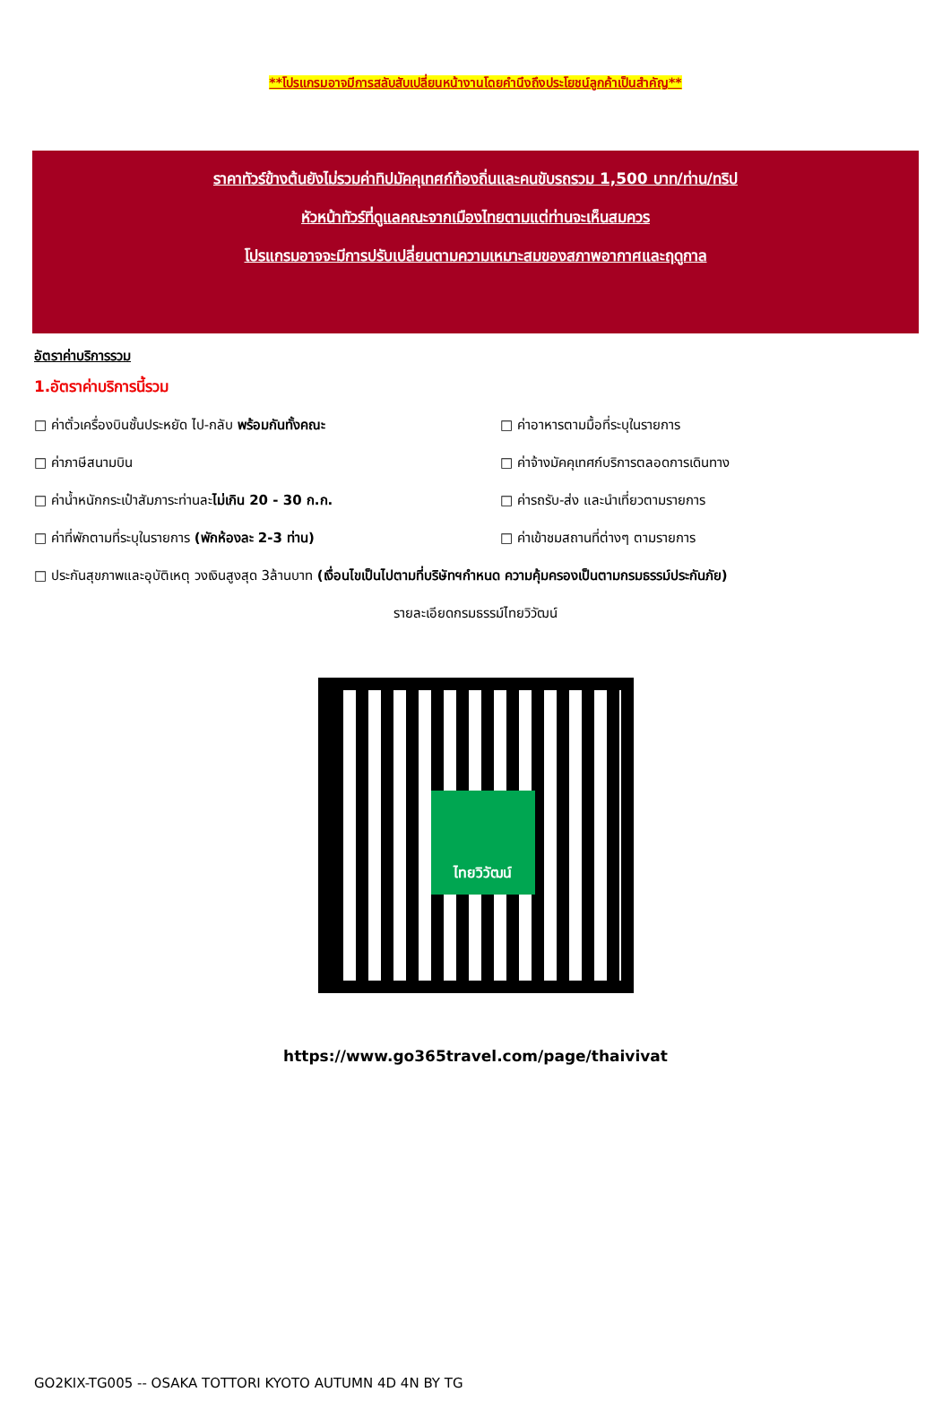**โปรแกรมอาจมีการสลับสับเปลี่ยนหน้างานโดยคำนึงถึงประโยชน์ลูกค้าเป็นสำคัญ**
ราคาทัวร์ข้างต้นยังไม่รวมค่าทิปมัคคุเทศก์ท้องถิ่นและคนขับรถรวม 1,500 บาท/ท่าน/ทริป
หัวหน้าทัวร์ที่ดูแลคณะจากเมืองไทยตามแต่ท่านจะเห็นสมควร
โปรแกรมอาจจะมีการปรับเปลี่ยนตามความเหมาะสมของสภาพอากาศและฤดูกาล
อัตราค่าบริการรวม
1.อัตราค่าบริการนี้รวม
□ ค่าตั๋วเครื่องบินชั้นประหยัด ไป-กลับ พร้อมกันทั้งคณะ
□ ค่าอาหารตามมื้อที่ระบุในรายการ
□ ค่าภาษีสนามบิน
□ ค่าจ้างมัคคุเทศก์บริการตลอดการเดินทาง
□ ค่าน้ำหนักกระเป๋าสัมภาระท่านละไม่เกิน 20 - 30 ก.ก.
□ ค่ารถรับ-ส่ง และนำเที่ยวตามรายการ
□ ค่าที่พักตามที่ระบุในรายการ (พักห้องละ 2-3 ท่าน)
□ ค่าเข้าชมสถานที่ต่างๆ ตามรายการ
□ ประกันสุขภาพและอุบัติเหตุ วงเงินสูงสุด 3ล้านบาท (เงื่อนไขเป็นไปตามที่บริษัทฯกำหนด ความคุ้มครองเป็นตามกรมธรรม์ประกันภัย)
รายละเอียดกรมธรรม์ไทยวิวัฒน์
ไทยวิวัฒน์
https://www.go365travel.com/page/thaivivat
GO2KIX-TG005 -- OSAKA TOTTORI KYOTO AUTUMN 4D 4N BY TG